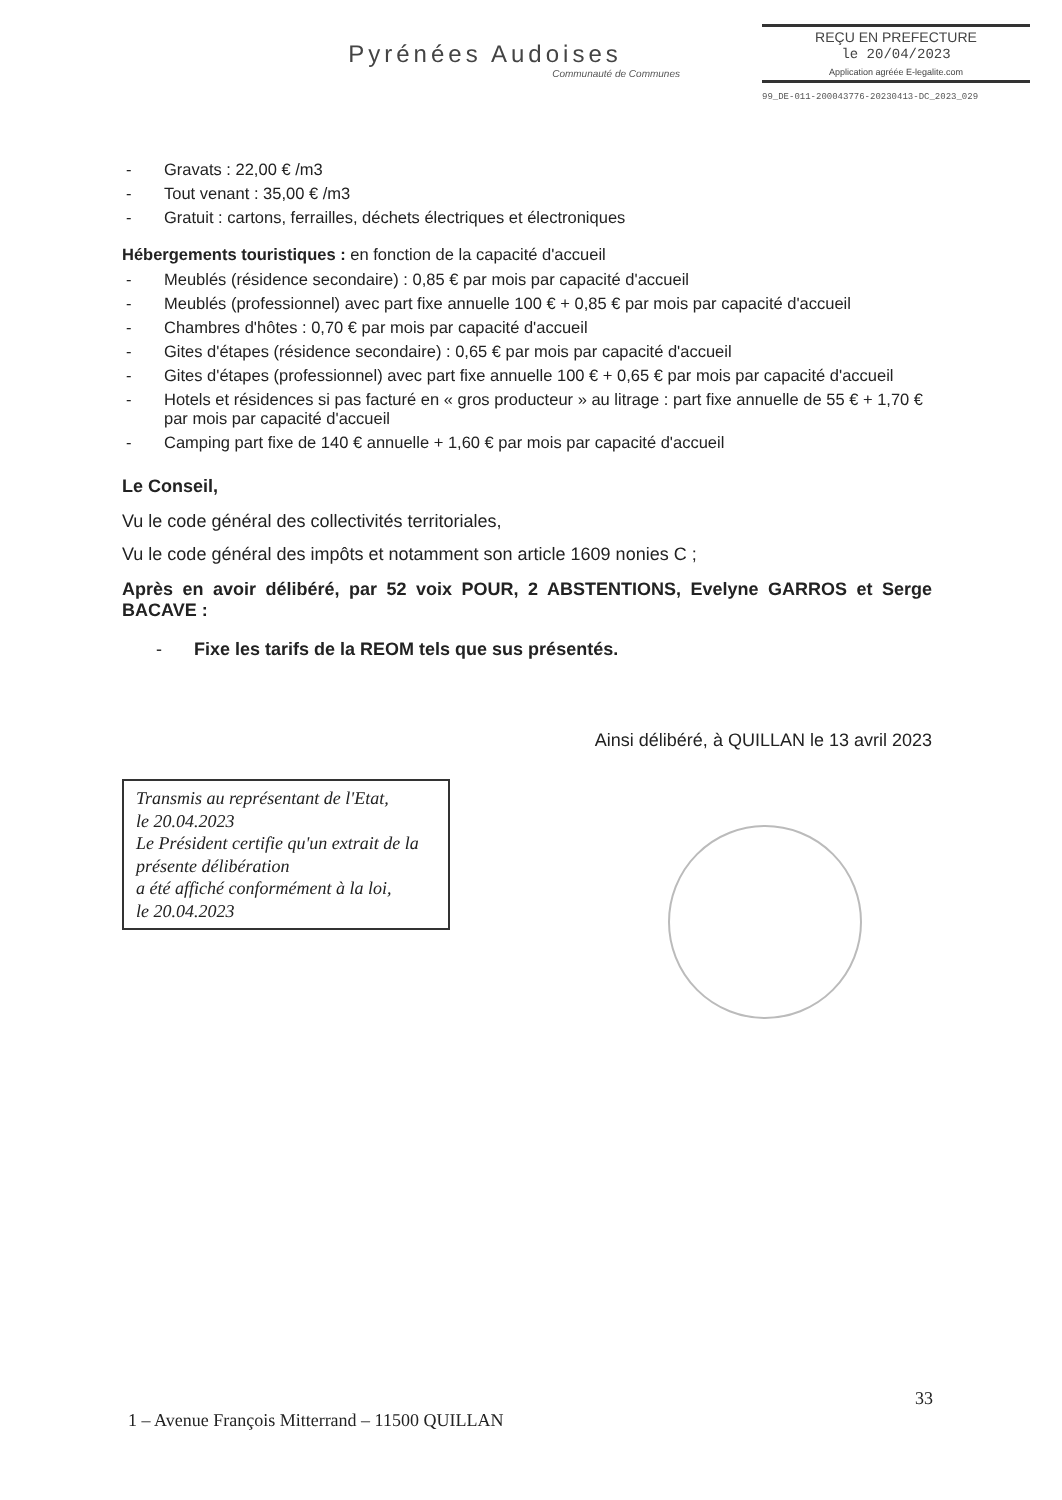Pyrénées Audoises
Communauté de Communes
REÇU EN PREFECTURE
le 20/04/2023
Application agréée E-legalite.com
99_DE-011-200043776-20230413-DC_2023_029
- Gravats : 22,00 € /m3
- Tout venant : 35,00 € /m3
- Gratuit : cartons, ferrailles, déchets électriques et électroniques
Hébergements touristiques : en fonction de la capacité d'accueil
- Meublés (résidence secondaire) : 0,85 € par mois par capacité d'accueil
- Meublés (professionnel) avec part fixe annuelle 100 € + 0,85 € par mois par capacité d'accueil
- Chambres d'hôtes : 0,70 € par mois par capacité d'accueil
- Gites d'étapes (résidence secondaire) : 0,65 € par mois par capacité d'accueil
- Gites d'étapes (professionnel) avec part fixe annuelle 100 € + 0,65 € par mois par capacité d'accueil
- Hotels et résidences si pas facturé en « gros producteur » au litrage : part fixe annuelle de 55 € + 1,70 € par mois par capacité d'accueil
- Camping part fixe de 140 € annuelle + 1,60 € par mois par capacité d'accueil
Le Conseil,
Vu le code général des collectivités territoriales,
Vu le code général des impôts et notamment son article 1609 nonies C ;
Après en avoir délibéré, par 52 voix POUR, 2 ABSTENTIONS, Evelyne GARROS et Serge BACAVE :
- Fixe les tarifs de la REOM tels que sus présentés.
Ainsi délibéré, à QUILLAN le 13 avril 2023
Transmis au représentant de l'Etat,
le 20.04.2023
Le Président certifie qu'un extrait de la présente délibération
a été affiché conformément à la loi,
le 20.04.2023
33
1 – Avenue François Mitterrand – 11500 QUILLAN